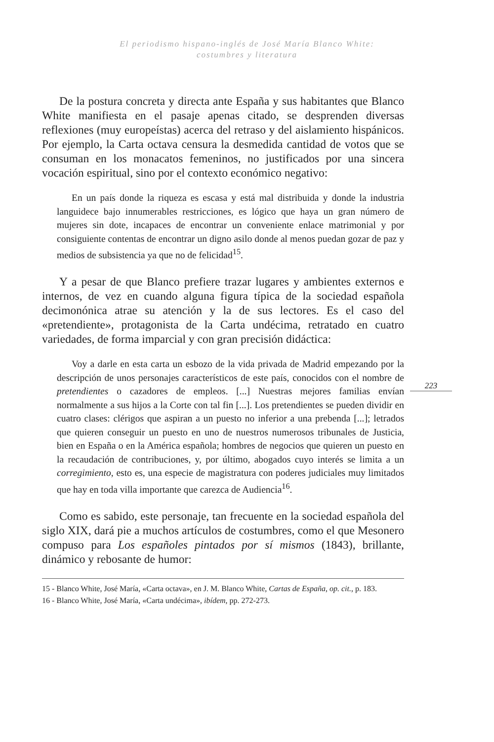El periodismo hispano-inglés de José María Blanco White:
costumbres y literatura
223
De la postura concreta y directa ante España y sus habitantes que Blanco White manifiesta en el pasaje apenas citado, se desprenden diversas reflexiones (muy europeístas) acerca del retraso y del aislamiento hispánicos. Por ejemplo, la Carta octava censura la desmedida cantidad de votos que se consuman en los monacatos femeninos, no justificados por una sincera vocación espiritual, sino por el contexto económico negativo:
En un país donde la riqueza es escasa y está mal distribuida y donde la industria languidece bajo innumerables restricciones, es lógico que haya un gran número de mujeres sin dote, incapaces de encontrar un conveniente enlace matrimonial y por consiguiente contentas de encontrar un digno asilo donde al menos puedan gozar de paz y medios de subsistencia ya que no de felicidad<sup>15</sup>.
Y a pesar de que Blanco prefiere trazar lugares y ambientes externos e internos, de vez en cuando alguna figura típica de la sociedad española decimonónica atrae su atención y la de sus lectores. Es el caso del «pretendiente», protagonista de la Carta undécima, retratado en cuatro variedades, de forma imparcial y con gran precisión didáctica:
Voy a darle en esta carta un esbozo de la vida privada de Madrid empezando por la descripción de unos personajes característicos de este país, conocidos con el nombre de pretendientes o cazadores de empleos. [...] Nuestras mejores familias envían normalmente a sus hijos a la Corte con tal fin [...]. Los pretendientes se pueden dividir en cuatro clases: clérigos que aspiran a un puesto no inferior a una prebenda [...]; letrados que quieren conseguir un puesto en uno de nuestros numerosos tribunales de Justicia, bien en España o en la América española; hombres de negocios que quieren un puesto en la recaudación de contribuciones, y, por último, abogados cuyo interés se limita a un corregimiento, esto es, una especie de magistratura con poderes judiciales muy limitados que hay en toda villa importante que carezca de Audiencia<sup>16</sup>.
Como es sabido, este personaje, tan frecuente en la sociedad española del siglo XIX, dará pie a muchos artículos de costumbres, como el que Mesonero compuso para Los españoles pintados por sí mismos (1843), brillante, dinámico y rebosante de humor:
15 - Blanco White, José María, «Carta octava», en J. M. Blanco White, Cartas de España, op. cit., p. 183.
16 - Blanco White, José María, «Carta undécima», ibídem, pp. 272-273.